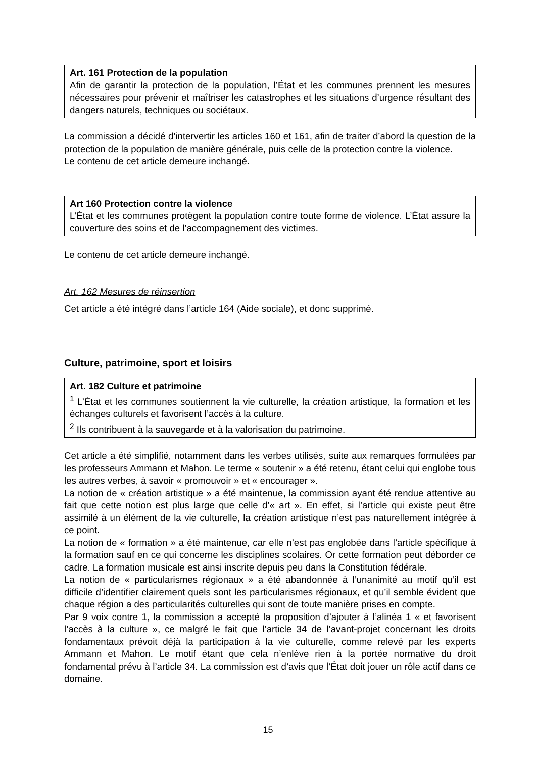Art. 161 Protection de la population
Afin de garantir la protection de la population, l’État et les communes prennent les mesures nécessaires pour prévenir et maîtriser les catastrophes et les situations d’urgence résultant des dangers naturels, techniques ou sociétaux.
La commission a décidé d’intervertir les articles 160 et 161, afin de traiter d’abord la question de la protection de la population de manière générale, puis celle de la protection contre la violence.
Le contenu de cet article demeure inchangé.
Art 160 Protection contre la violence
L’État et les communes protègent la population contre toute forme de violence. L’État assure la couverture des soins et de l’accompagnement des victimes.
Le contenu de cet article demeure inchangé.
Art. 162 Mesures de réinsertion
Cet article a été intégré dans l’article 164 (Aide sociale), et donc supprimé.
Culture, patrimoine, sport et loisirs
Art. 182 Culture et patrimoine
<sup>1</sup> L’État et les communes soutiennent la vie culturelle, la création artistique, la formation et les échanges culturels et favorisent l’accès à la culture.
<sup>2</sup> Ils contribuent à la sauvegarde et à la valorisation du patrimoine.
Cet article a été simplifié, notamment dans les verbes utilisés, suite aux remarques formulées par les professeurs Ammann et Mahon. Le terme « soutenir » a été retenu, étant celui qui englobe tous les autres verbes, à savoir « promouvoir » et « encourager ».
La notion de « création artistique » a été maintenue, la commission ayant été rendue attentive au fait que cette notion est plus large que celle d’« art ». En effet, si l’article qui existe peut être assimilé à un élément de la vie culturelle, la création artistique n’est pas naturellement intégrée à ce point.
La notion de « formation » a été maintenue, car elle n’est pas englobée dans l’article spécifique à la formation sauf en ce qui concerne les disciplines scolaires. Or cette formation peut déborder ce cadre. La formation musicale est ainsi inscrite depuis peu dans la Constitution fédérale.
La notion de « particularismes régionaux » a été abandonnée à l’unanimité au motif qu’il est difficile d’identifier clairement quels sont les particularismes régionaux, et qu’il semble évident que chaque région a des particularités culturelles qui sont de toute manière prises en compte.
Par 9 voix contre 1, la commission a accepté la proposition d’ajouter à l’alinéa 1 « et favorisent l’accès à la culture », ce malgré le fait que l’article 34 de l’avant-projet concernant les droits fondamentaux prévoit déjà la participation à la vie culturelle, comme relevé par les experts Ammann et Mahon. Le motif étant que cela n’enlève rien à la portée normative du droit fondamental prévu à l’article 34. La commission est d’avis que l’État doit jouer un rôle actif dans ce domaine.
15